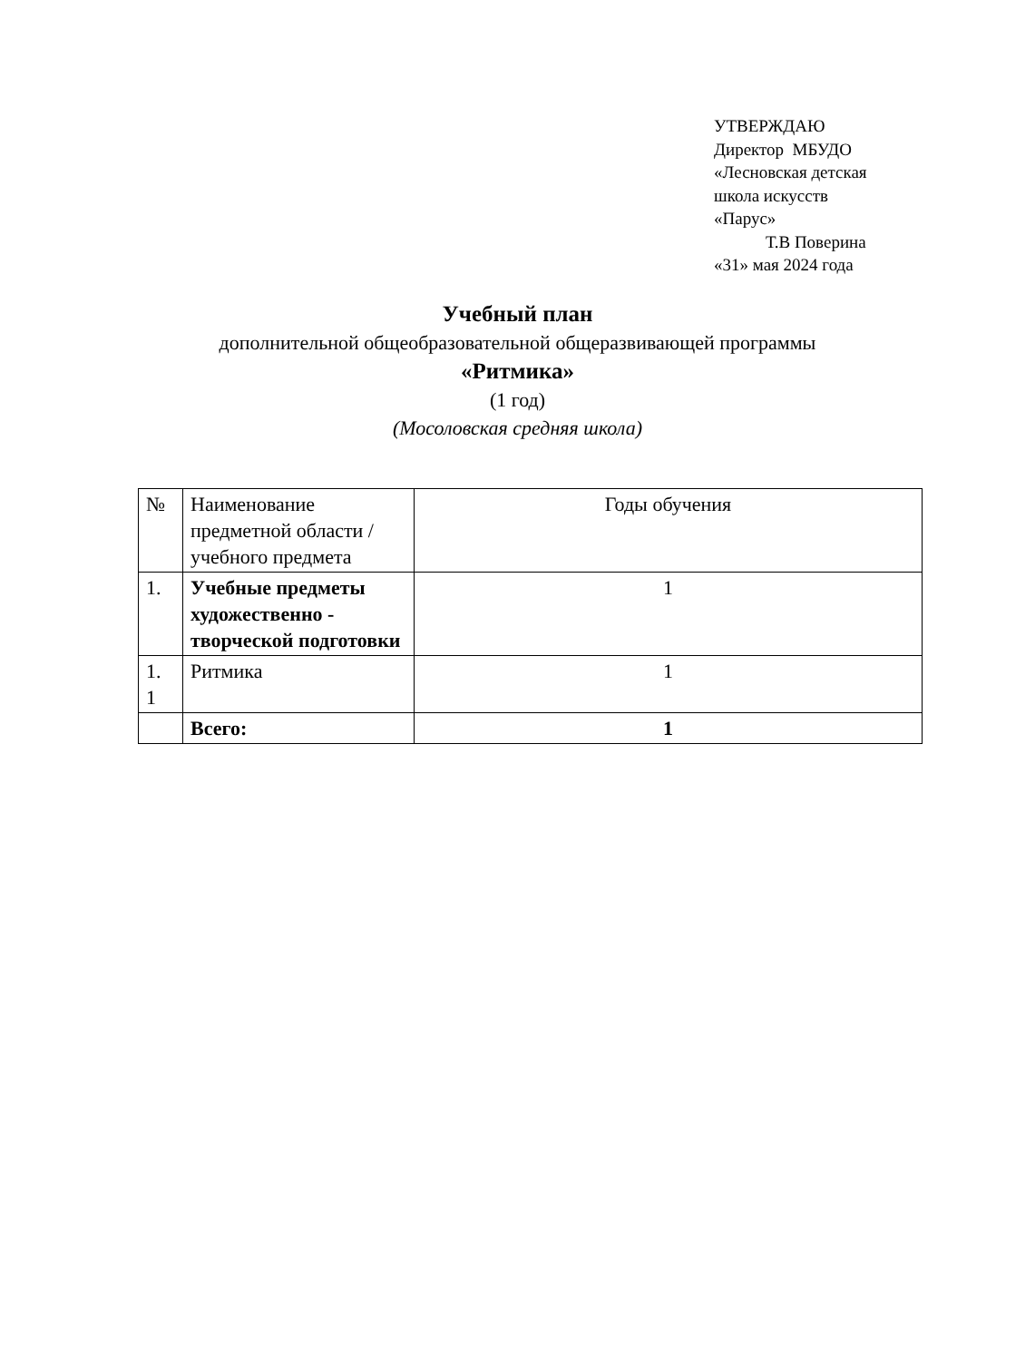УТВЕРЖДАЮ
Директор МБУДО
«Лесновская детская
школа искусств
«Парус»
Т.В Поверина
«31» мая 2024 года
Учебный план
дополнительной общеобразовательной общеразвивающей программы
«Ритмика»
(1 год)
(Мосоловская средняя школа)
| № | Наименование предметной области / учебного предмета | Годы обучения |
| 1. | Учебные предметы художественно - творческой подготовки | 1 |
| 1. 1 | Ритмика | 1 |
| | Всего: | 1 |